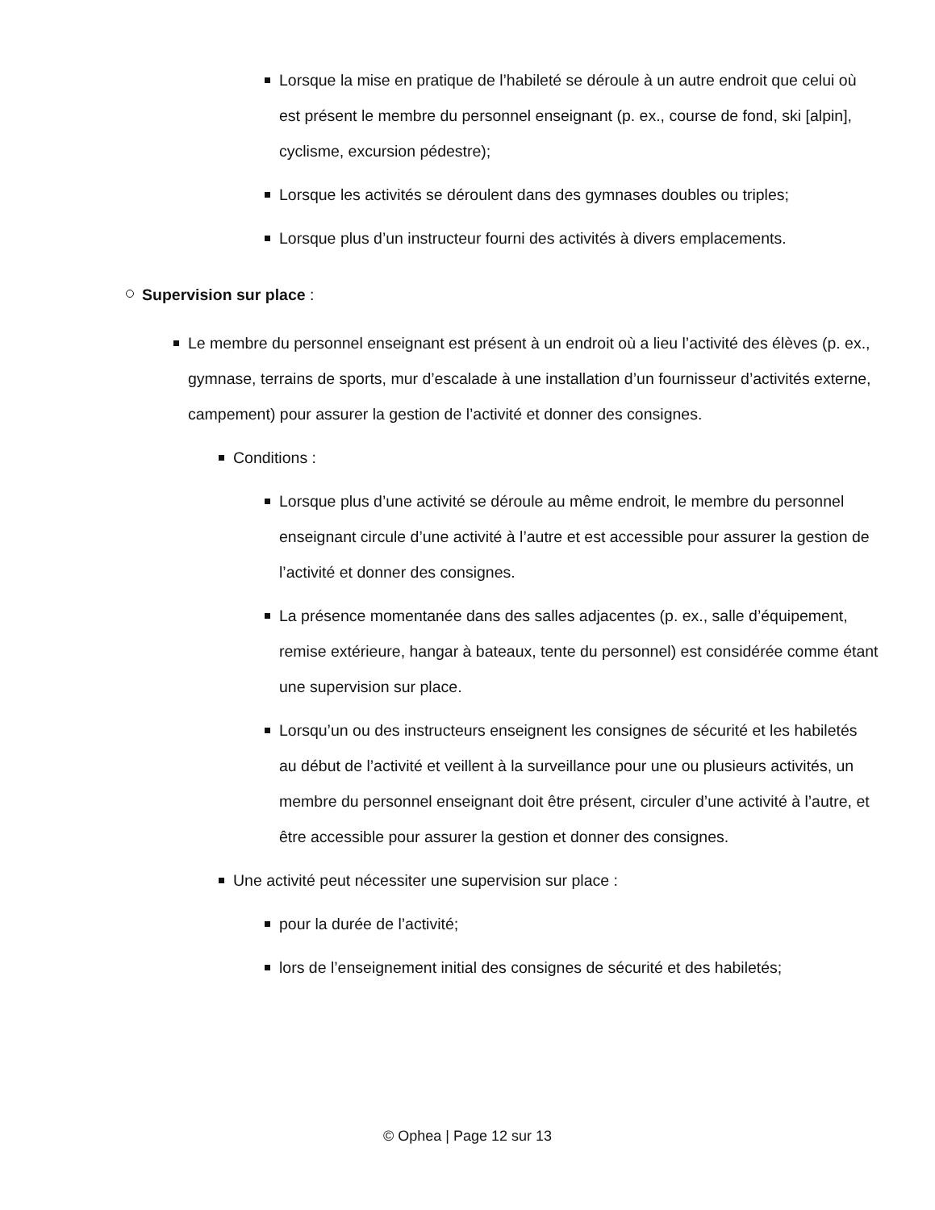Lorsque la mise en pratique de l’habileté se déroule à un autre endroit que celui où est présent le membre du personnel enseignant (p. ex., course de fond, ski [alpin], cyclisme, excursion pédestre);
Lorsque les activités se déroulent dans des gymnases doubles ou triples;
Lorsque plus d’un instructeur fourni des activités à divers emplacements.
Supervision sur place :
Le membre du personnel enseignant est présent à un endroit où a lieu l’activité des élèves (p. ex., gymnase, terrains de sports, mur d’escalade à une installation d’un fournisseur d’activités externe, campement) pour assurer la gestion de l’activité et donner des consignes.
Conditions :
Lorsque plus d’une activité se déroule au même endroit, le membre du personnel enseignant circule d’une activité à l’autre et est accessible pour assurer la gestion de l’activité et donner des consignes.
La présence momentanée dans des salles adjacentes (p. ex., salle d’équipement, remise extérieure, hangar à bateaux, tente du personnel) est considérée comme étant une supervision sur place.
Lorsqu’un ou des instructeurs enseignent les consignes de sécurité et les habiletés au début de l’activité et veillent à la surveillance pour une ou plusieurs activités, un membre du personnel enseignant doit être présent, circuler d’une activité à l’autre, et être accessible pour assurer la gestion et donner des consignes.
Une activité peut nécessiter une supervision sur place :
pour la durée de l’activité;
lors de l’enseignement initial des consignes de sécurité et des habiletés;
© Ophea | Page 12 sur 13